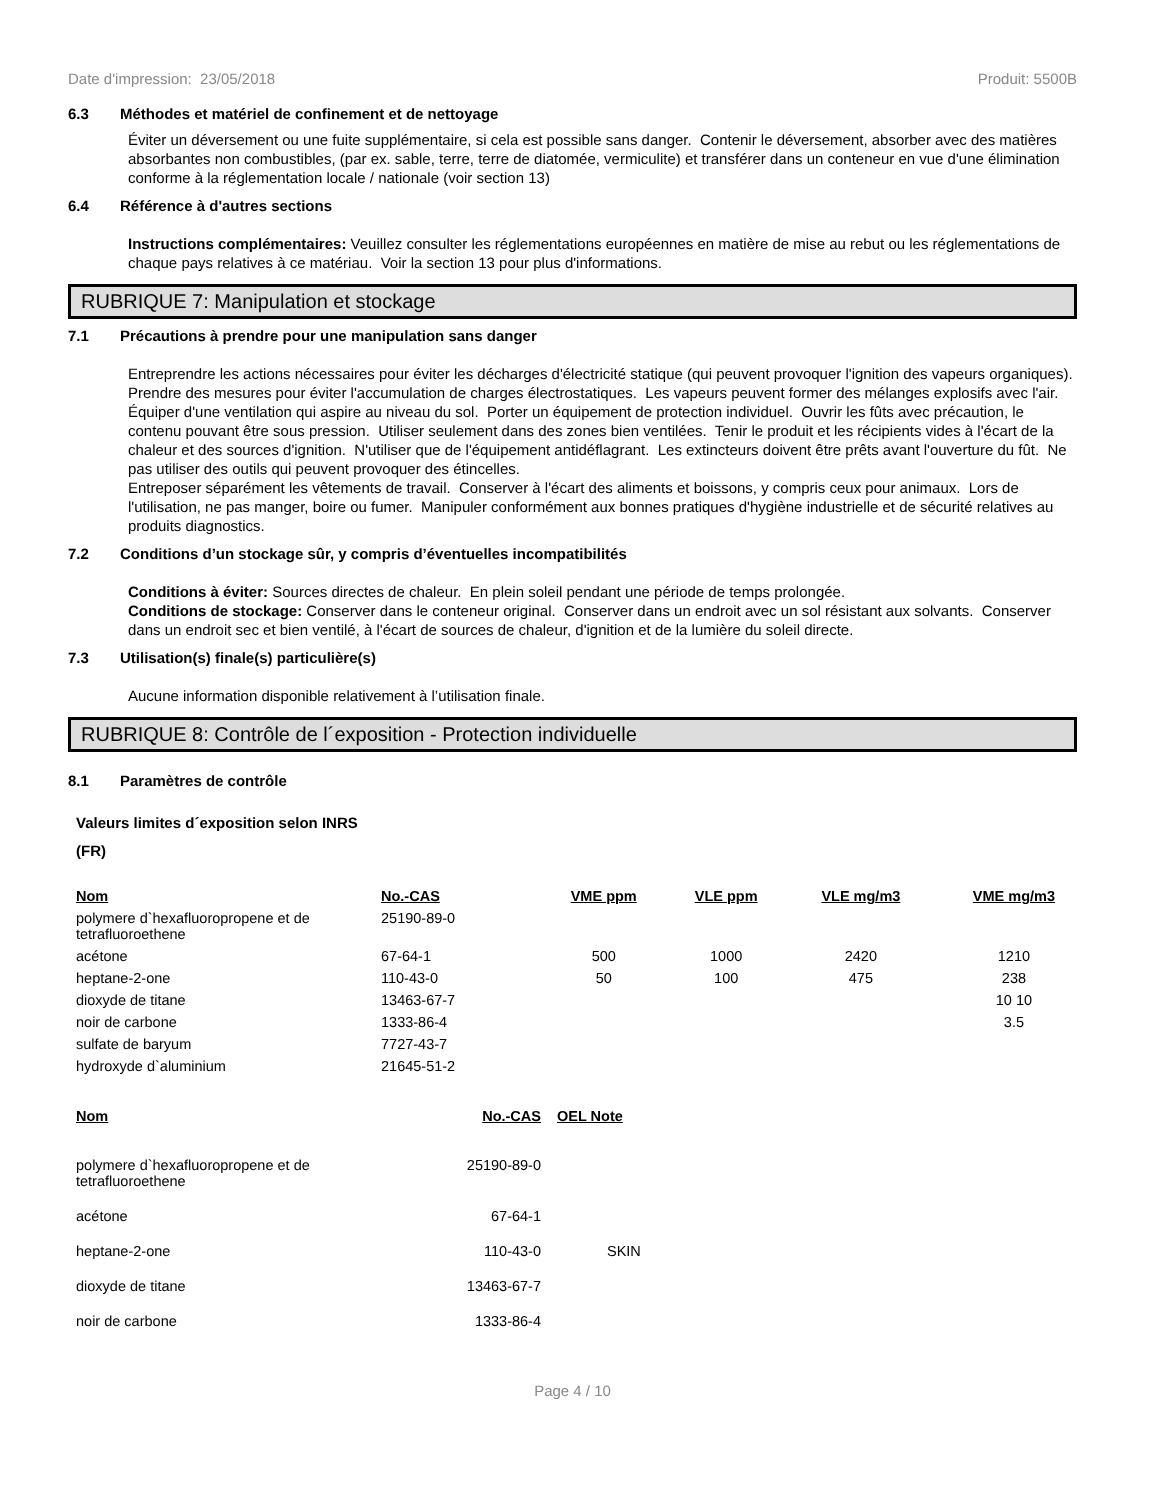Date d'impression: 23/05/2018 Produit: 5500B
6.3 Méthodes et matériel de confinement et de nettoyage
Éviter un déversement ou une fuite supplémentaire, si cela est possible sans danger. Contenir le déversement, absorber avec des matières absorbantes non combustibles, (par ex. sable, terre, terre de diatomée, vermiculite) et transférer dans un conteneur en vue d'une élimination conforme à la réglementation locale / nationale (voir section 13)
6.4 Référence à d'autres sections
Instructions complémentaires: Veuillez consulter les réglementations européennes en matière de mise au rebut ou les réglementations de chaque pays relatives à ce matériau. Voir la section 13 pour plus d'informations.
RUBRIQUE 7: Manipulation et stockage
7.1 Précautions à prendre pour une manipulation sans danger
Entreprendre les actions nécessaires pour éviter les décharges d'électricité statique (qui peuvent provoquer l'ignition des vapeurs organiques). Prendre des mesures pour éviter l'accumulation de charges électrostatiques. Les vapeurs peuvent former des mélanges explosifs avec l'air. Équiper d'une ventilation qui aspire au niveau du sol. Porter un équipement de protection individuel. Ouvrir les fûts avec précaution, le contenu pouvant être sous pression. Utiliser seulement dans des zones bien ventilées. Tenir le produit et les récipients vides à l'écart de la chaleur et des sources d'ignition. N'utiliser que de l'équipement antidéflagrant. Les extincteurs doivent être prêts avant l'ouverture du fût. Ne pas utiliser des outils qui peuvent provoquer des étincelles.
Entreposer séparément les vêtements de travail. Conserver à l'écart des aliments et boissons, y compris ceux pour animaux. Lors de l'utilisation, ne pas manger, boire ou fumer. Manipuler conformément aux bonnes pratiques d'hygiène industrielle et de sécurité relatives au produits diagnostics.
7.2 Conditions d’un stockage sûr, y compris d’éventuelles incompatibilités
Conditions à éviter: Sources directes de chaleur. En plein soleil pendant une période de temps prolongée.
Conditions de stockage: Conserver dans le conteneur original. Conserver dans un endroit avec un sol résistant aux solvants. Conserver dans un endroit sec et bien ventilé, à l'écart de sources de chaleur, d'ignition et de la lumière du soleil directe.
7.3 Utilisation(s) finale(s) particulière(s)
Aucune information disponible relativement à l’utilisation finale.
RUBRIQUE 8: Contrôle de l´exposition - Protection individuelle
8.1 Paramètres de contrôle
Valeurs limites d´exposition selon INRS
(FR)
| Nom | No.-CAS | VME ppm | VLE ppm | VLE mg/m3 | VME mg/m3 |
| --- | --- | --- | --- | --- | --- |
| polymere d`hexafluoropropene et de tetrafluoroethene | 25190-89-0 | | | | |
| acétone | 67-64-1 | 500 | 1000 | 2420 | 1210 |
| heptane-2-one | 110-43-0 | 50 | 100 | 475 | 238 |
| dioxyde de titane | 13463-67-7 | | | | 10 10 |
| noir de carbone | 1333-86-4 | | | | 3.5 |
| sulfate de baryum | 7727-43-7 | | | | |
| hydroxyde d`aluminium | 21645-51-2 | | | | |
| Nom | No.-CAS | OEL Note |
| --- | --- | --- |
| polymere d`hexafluoropropene et de tetrafluoroethene | 25190-89-0 | |
| acétone | 67-64-1 | |
| heptane-2-one | 110-43-0 | SKIN |
| dioxyde de titane | 13463-67-7 | |
| noir de carbone | 1333-86-4 | |
Page 4 / 10